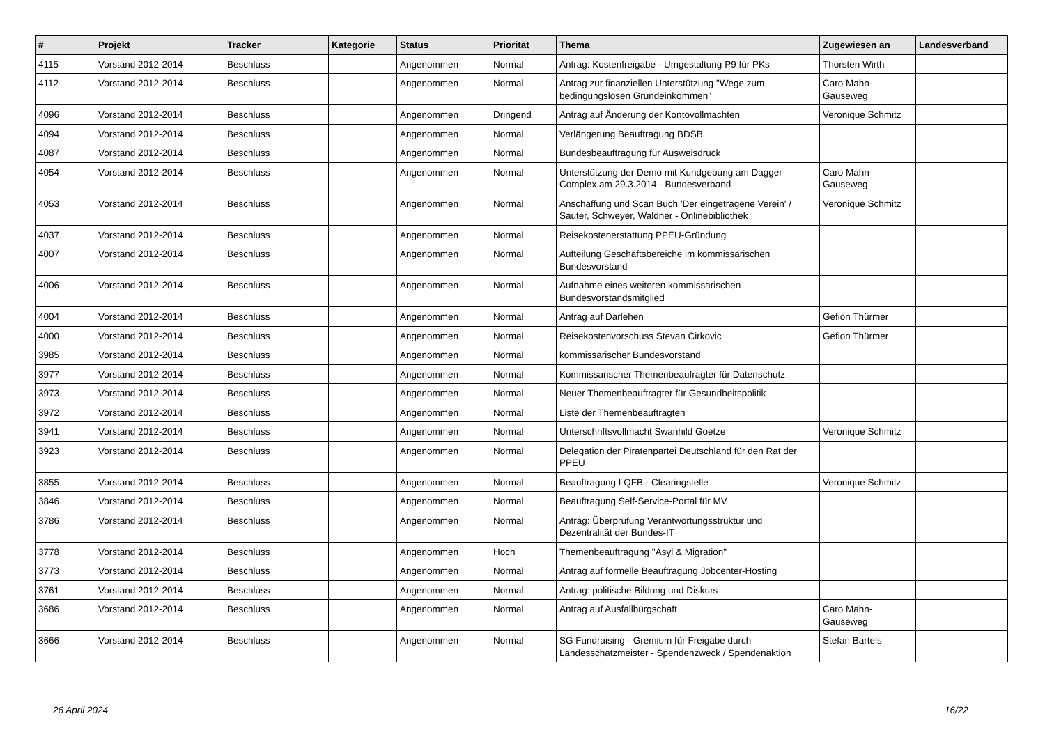| # | Projekt | Tracker | Kategorie | Status | Priorität | Thema | Zugewiesen an | Landesverband |
| --- | --- | --- | --- | --- | --- | --- | --- | --- |
| 4115 | Vorstand 2012-2014 | Beschluss | | Angenommen | Normal | Antrag: Kostenfreigabe - Umgestaltung P9 für PKs | Thorsten Wirth | |
| 4112 | Vorstand 2012-2014 | Beschluss | | Angenommen | Normal | Antrag zur finanziellen Unterstützung "Wege zum bedingungslosen Grundeinkommen" | Caro Mahn-Gauseweg | |
| 4096 | Vorstand 2012-2014 | Beschluss | | Angenommen | Dringend | Antrag auf Änderung der Kontovollmachten | Veronique Schmitz | |
| 4094 | Vorstand 2012-2014 | Beschluss | | Angenommen | Normal | Verlängerung Beauftragung BDSB | | |
| 4087 | Vorstand 2012-2014 | Beschluss | | Angenommen | Normal | Bundesbeauftragung für Ausweisdruck | | |
| 4054 | Vorstand 2012-2014 | Beschluss | | Angenommen | Normal | Unterstützung der Demo mit Kundgebung am Dagger Complex am 29.3.2014 - Bundesverband | Caro Mahn-Gauseweg | |
| 4053 | Vorstand 2012-2014 | Beschluss | | Angenommen | Normal | Anschaffung und Scan Buch 'Der eingetragene Verein' / Sauter, Schweyer, Waldner - Onlinebibliothek | Veronique Schmitz | |
| 4037 | Vorstand 2012-2014 | Beschluss | | Angenommen | Normal | Reisekostenerstattung PPEU-Gründung | | |
| 4007 | Vorstand 2012-2014 | Beschluss | | Angenommen | Normal | Aufteilung Geschäftsbereiche im kommissarischen Bundesvorstand | | |
| 4006 | Vorstand 2012-2014 | Beschluss | | Angenommen | Normal | Aufnahme eines weiteren kommissarischen Bundesvorstandsmitglied | | |
| 4004 | Vorstand 2012-2014 | Beschluss | | Angenommen | Normal | Antrag auf Darlehen | Gefion Thürmer | |
| 4000 | Vorstand 2012-2014 | Beschluss | | Angenommen | Normal | Reisekostenvorschuss Stevan Cirkovic | Gefion Thürmer | |
| 3985 | Vorstand 2012-2014 | Beschluss | | Angenommen | Normal | kommissarischer Bundesvorstand | | |
| 3977 | Vorstand 2012-2014 | Beschluss | | Angenommen | Normal | Kommissarischer Themenbeaufragter für Datenschutz | | |
| 3973 | Vorstand 2012-2014 | Beschluss | | Angenommen | Normal | Neuer Themenbeauftragter für Gesundheitspolitik | | |
| 3972 | Vorstand 2012-2014 | Beschluss | | Angenommen | Normal | Liste der Themenbeauftragten | | |
| 3941 | Vorstand 2012-2014 | Beschluss | | Angenommen | Normal | Unterschriftsvollmacht Swanhild Goetze | Veronique Schmitz | |
| 3923 | Vorstand 2012-2014 | Beschluss | | Angenommen | Normal | Delegation der Piratenpartei Deutschland für den Rat der PPEU | | |
| 3855 | Vorstand 2012-2014 | Beschluss | | Angenommen | Normal | Beauftragung LQFB - Clearingstelle | Veronique Schmitz | |
| 3846 | Vorstand 2012-2014 | Beschluss | | Angenommen | Normal | Beauftragung Self-Service-Portal für MV | | |
| 3786 | Vorstand 2012-2014 | Beschluss | | Angenommen | Normal | Antrag: Überprüfung Verantwortungsstruktur und Dezentralität der Bundes-IT | | |
| 3778 | Vorstand 2012-2014 | Beschluss | | Angenommen | Hoch | Themenbeauftragung "Asyl & Migration" | | |
| 3773 | Vorstand 2012-2014 | Beschluss | | Angenommen | Normal | Antrag auf formelle Beauftragung Jobcenter-Hosting | | |
| 3761 | Vorstand 2012-2014 | Beschluss | | Angenommen | Normal | Antrag: politische Bildung und Diskurs | | |
| 3686 | Vorstand 2012-2014 | Beschluss | | Angenommen | Normal | Antrag auf Ausfallbürgschaft | Caro Mahn-Gauseweg | |
| 3666 | Vorstand 2012-2014 | Beschluss | | Angenommen | Normal | SG Fundraising - Gremium für Freigabe durch Landesschatzmeister - Spendenzweck / Spendenaktion | Stefan Bartels | |
26 April 2024 16/22